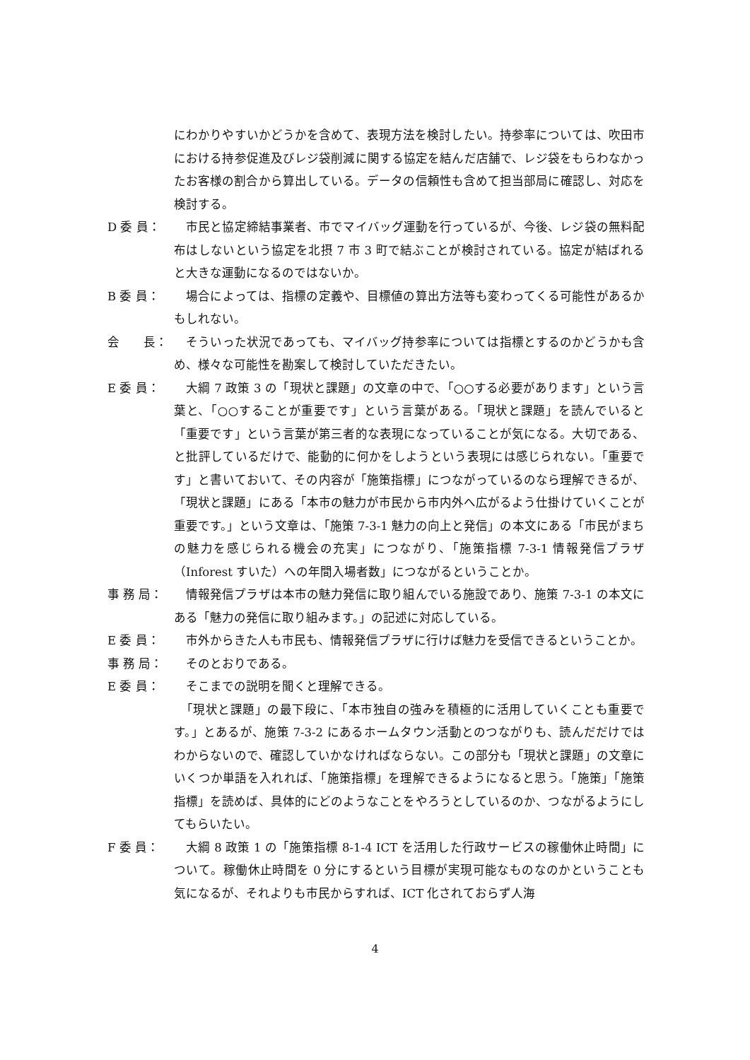にわかりやすいかどうかを含めて、表現方法を検討したい。持参率については、吹田市における持参促進及びレジ袋削減に関する協定を結んだ店舗で、レジ袋をもらわなかったお客様の割合から算出している。データの信頼性も含めて担当部局に確認し、対応を検討する。
D 委 員： 　市民と協定締結事業者、市でマイバッグ運動を行っているが、今後、レジ袋の無料配布はしないという協定を北摂 7 市 3 町で結ぶことが検討されている。協定が結ばれると大きな運動になるのではないか。
B 委 員： 　場合によっては、指標の定義や、目標値の算出方法等も変わってくる可能性があるかもしれない。
会　　長： 　そういった状況であっても、マイバッグ持参率については指標とするのかどうかも含め、様々な可能性を勘案して検討していただきたい。
E 委 員： 　大綱 7 政策 3 の「現状と課題」の文章の中で、「○○する必要があります」という言葉と、「○○することが重要です」という言葉がある。「現状と課題」を読んでいると「重要です」という言葉が第三者的な表現になっていることが気になる。大切である、と批評しているだけで、能動的に何かをしようという表現には感じられない。「重要です」と書いておいて、その内容が「施策指標」につながっているのなら理解できるが、「現状と課題」にある「本市の魅力が市民から市内外へ広がるよう仕掛けていくことが重要です。」という文章は、「施策 7-3-1 魅力の向上と発信」の本文にある「市民がまちの魅力を感じられる機会の充実」につながり、「施策指標 7-3-1 情報発信プラザ（Inforest すいた）への年間入場者数」につながるということか。
事 務 局： 　情報発信プラザは本市の魅力発信に取り組んでいる施設であり、施策 7-3-1 の本文にある「魅力の発信に取り組みます。」の記述に対応している。
E 委 員： 　市外からきた人も市民も、情報発信プラザに行けば魅力を受信できるということか。
事 務 局： 　そのとおりである。
E 委 員： 　そこまでの説明を聞くと理解できる。
　「現状と課題」の最下段に、「本市独自の強みを積極的に活用していくことも重要です。」とあるが、施策 7-3-2 にあるホームタウン活動とのつながりも、読んだだけではわからないので、確認していかなければならない。この部分も「現状と課題」の文章にいくつか単語を入れれば、「施策指標」を理解できるようになると思う。「施策」「施策指標」を読めば、具体的にどのようなことをやろうとしているのか、つながるようにしてもらいたい。
F 委 員： 　大綱 8 政策 1 の「施策指標 8-1-4 ICT を活用した行政サービスの稼働休止時間」について。稼働休止時間を 0 分にするという目標が実現可能なものなのかということも気になるが、それよりも市民からすれば、ICT 化されておらず人海
4